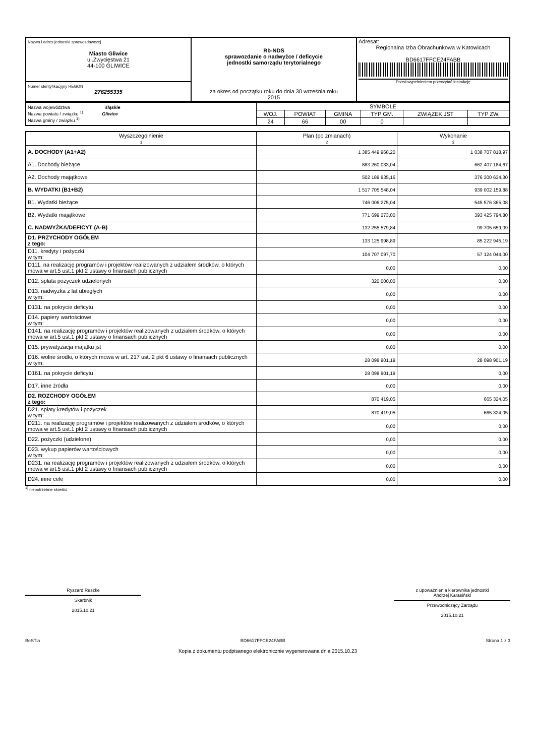| Nazwa i adres jednostki sprawozdawczej Miasto Gliwice ul.Zwycięstwa 21 44-100 GLIWICE | Rb-NDS sprawozdanie o nadwyżce / deficycie jednostki samorządu terytorialnego za okres od początku roku do dnia 30 września roku 2015 | Adresat: Regionalna Izba Obrachunkowa w Katowicach BD6617FFCE24FABB Przed wypełnieniem przeczytać instrukcję |
| Numer identyfikacyjny REGON 276255335 | | |
| Nazwa województwa śląskie Nazwa powiatu / związku <sup>1)</sup> Gliwice Nazwa gminy / związku <sup>1)</sup> | SYMBOLE | | | | | |
| | WOJ. | POWIAT | GMINA | TYP GM. | ZWIĄZEK JST | TYP ZW. |
| | 24 | 66 | 00 | 0 | | |
| Wyszczególnienie 1 | Plan (po zmianach) 2 | Wykonanie 3 |
| --- | --- | --- |
| A. DOCHODY (A1+A2) | 1 385 449 968,20 | 1 038 707 818,97 |
| A1. Dochody bieżące | 883 260 033,04 | 662 407 184,67 |
| A2. Dochody majątkowe | 502 189 935,16 | 376 300 634,30 |
| B. WYDATKI (B1+B2) | 1 517 705 548,04 | 939 002 159,88 |
| B1. Wydatki bieżące | 746 006 275,04 | 545 576 365,08 |
| B2. Wydatki majątkowe | 771 699 273,00 | 393 425 794,80 |
| C. NADWYŻKA/DEFICYT (A-B) | -132 255 579,84 | 99 705 659,09 |
| D1. PRZYCHODY OGÓŁEM z tego: | 133 125 998,89 | 85 222 945,19 |
| D11. kredyty i pożyczki w tym: | 104 707 097,70 | 57 124 044,00 |
| D111. na realizację programów i projektów realizowanych z udziałem środków, o których mowa w art.5 ust.1 pkt 2 ustawy o finansach publicznych | 0,00 | 0,00 |
| D12. spłata pożyczek udzielonych | 320 000,00 | 0,00 |
| D13. nadwyżka z lat ubiegłych w tym: | 0,00 | 0,00 |
| D131. na pokrycie deficytu | 0,00 | 0,00 |
| D14. papiery wartościowe w tym: | 0,00 | 0,00 |
| D141. na realizację programów i projektów realizowanych z udziałem środków, o których mowa w art.5 ust.1 pkt 2 ustawy o finansach publicznych | 0,00 | 0,00 |
| D15. prywatyzacja majątku jst | 0,00 | 0,00 |
| D16. wolne środki, o których mowa w art. 217 ust. 2 pkt 6 ustawy o finansach publicznych w tym: | 28 098 901,19 | 28 098 901,19 |
| D161. na pokrycie deficytu | 28 098 901,19 | 0,00 |
| D17. inne źródła | 0,00 | 0,00 |
| D2. ROZCHODY OGÓŁEM z tego: | 870 419,05 | 665 324,05 |
| D21. spłaty kredytów i pożyczek w tym: | 870 419,05 | 665 324,05 |
| D211. na realizację programów i projektów realizowanych z udziałem środków, o których mowa w art.5 ust.1 pkt 2 ustawy o finansach publicznych | 0,00 | 0,00 |
| D22. pożyczki (udzielone) | 0,00 | 0,00 |
| D23. wykup papierów wartościowych w tym: | 0,00 | 0,00 |
| D231. na realizację programów i projektów realizowanych z udziałem środków, o których mowa w art.5 ust.1 pkt 2 ustawy o finansach publicznych | 0,00 | 0,00 |
| D24. inne cele | 0,00 | 0,00 |
<sup>1)</sup> niepotrzebne skreślić
Ryszard Reszke
Skarbnik
2015.10.21
z upoważnienia kierownika jednostki
Andrzej Karasiński
Przewodniczący Zarządu
2015.10.21
BeSTia BD6617FFCE24FABB Strona 1 z 3
Kopia z dokumentu podpisanego elektronicznie wygenerowana dnia 2015.10.23